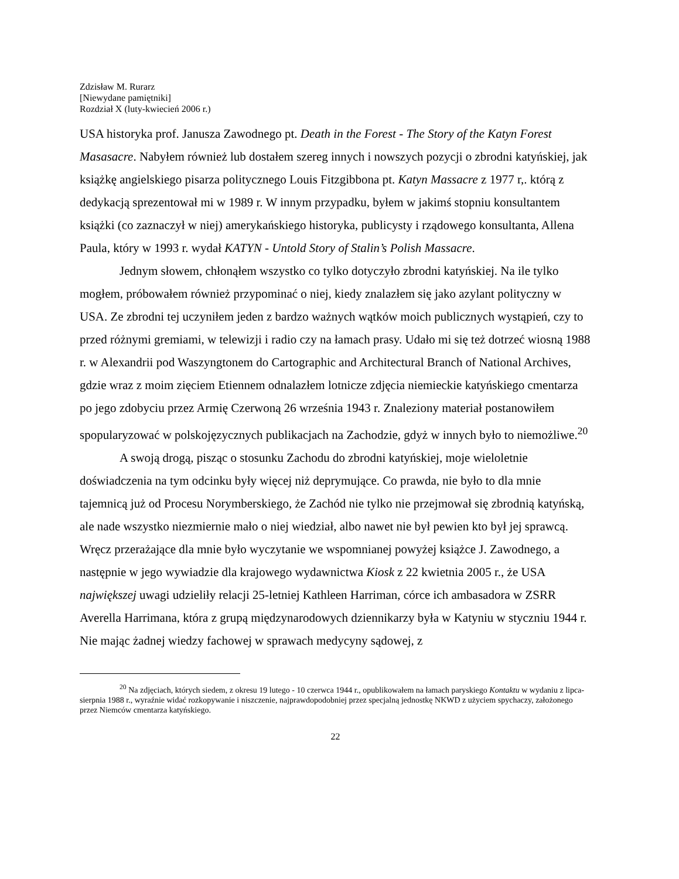Zdzisław M. Rurarz
[Niewydane pamiętniki]
Rozdział X (luty-kwiecień 2006 r.)
USA historyka prof. Janusza Zawodnego pt. Death in the Forest - The Story of the Katyn Forest Masasacre. Nabyłem również lub dostałem szereg innych i nowszych pozycji o zbrodni katyńskiej, jak książkę angielskiego pisarza politycznego Louis Fitzgibbona pt. Katyn Massacre z 1977 r,. którą z dedykacją sprezentował mi w 1989 r. W innym przypadku, byłem w jakimś stopniu konsultantem książki (co zaznaczył w niej) amerykańskiego historyka, publicysty i rządowego konsultanta, Allena Paula, który w 1993 r. wydał KATYN - Untold Story of Stalin’s Polish Massacre.
Jednym słowem, chłonąłem wszystko co tylko dotyczyło zbrodni katyńskiej. Na ile tylko mogłem, próbowałem również przypominać o niej, kiedy znalazłem się jako azylant polityczny w USA. Ze zbrodni tej uczyniłem jeden z bardzo ważnych wątków moich publicznych wystąpień, czy to przed różnymi gremiami, w telewizji i radio czy na łamach prasy. Udało mi się też dotrzeć wiosną 1988 r. w Alexandrii pod Waszyngtonem do Cartographic and Architectural Branch of National Archives, gdzie wraz z moim zięciem Etiennem odnalazłem lotnicze zdjęcia niemieckie katyńskiego cmentarza po jego zdobyciu przez Armię Czerwoną 26 września 1943 r. Znaleziony materiał postanowiłem spopularyzować w polskojęzycznych publikacjach na Zachodzie, gdyż w innych było to niemożliwe.<sup>20</sup>
A swoją drogą, pisząc o stosunku Zachodu do zbrodni katyńskiej, moje wieloletnie doświadczenia na tym odcinku były więcej niż deprymujące. Co prawda, nie było to dla mnie tajemnicą już od Procesu Norymberskiego, że Zachód nie tylko nie przejmował się zbrodnią katyńską, ale nade wszystko niezmiernie mało o niej wiedział, albo nawet nie był pewien kto był jej sprawcą. Wręcz przerażające dla mnie było wyczytanie we wspomnianej powyżej książce J. Zawodnego, a następnie w jego wywiadzie dla krajowego wydawnictwa Kiosk z 22 kwietnia 2005 r., że USA największej uwagi udzieliły relacji 25-letniej Kathleen Harriman, córce ich ambasadora w ZSRR Averella Harrimana, która z grupą międzynarodowych dziennikarzy była w Katyniu w styczniu 1944 r. Nie mając żadnej wiedzy fachowej w sprawach medycyny sądowej, z
<sup>20</sup> Na zdjęciach, których siedem, z okresu 19 lutego - 10 czerwca 1944 r., opublikowałem na łamach paryskiego Kontaktu w wydaniu z lipca-sierpnia 1988 r., wyraźnie widać rozkopywanie i niszczenie, najprawdopodobniej przez specjalną jednostkę NKWD z użyciem spychaczy, założonego przez Niemców cmentarza katyńskiego.
22